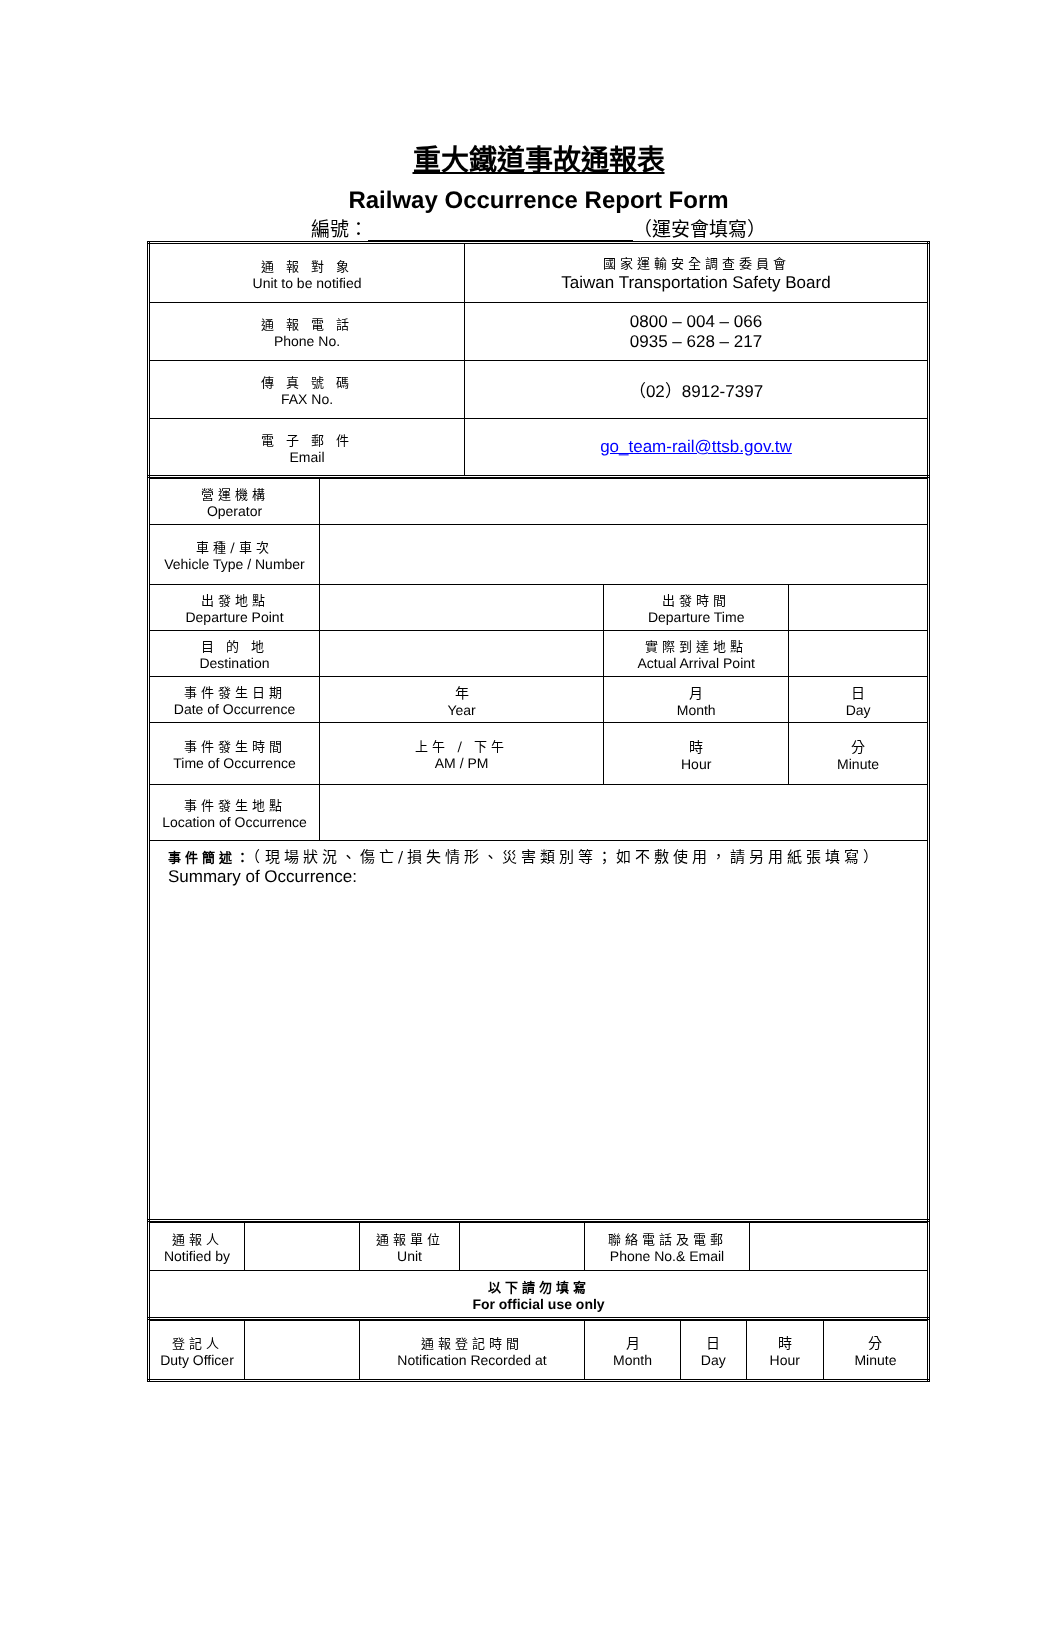重大鐵道事故通報表
Railway Occurrence Report Form
編號： （運安會填寫）
| 通 報 對 象 Unit to be notified | 國家運輸安全調查委員會 Taiwan Transportation Safety Board |
| 通 報 電 話 Phone No. | 0800 – 004 – 066 0935 – 628 – 217 |
| 傳 真 號 碼 FAX No. | （02）8912-7397 |
| 電 子 郵 件 Email | go_team-rail@ttsb.gov.tw |
| 營運機構 Operator | | | |
| 車種/車次 Vehicle Type / Number | | | |
| 出發地點 Departure Point | | 出發時間 Departure Time | |
| 目 的 地 Destination | | 實際到達地點 Actual Arrival Point | |
| 事件發生日期 Date of Occurrence | 年 Year | 月 Month | 日 Day |
| 事件發生時間 Time of Occurrence | 上午 / 下午 AM / PM | 時 Hour | 分 Minute |
| 事件發生地點 Location of Occurrence | | | |
| 事件簡述： （現場狀況、傷亡/損失情形、災害類別等；如不敷使用，請另用紙張填寫） Summary of Occurrence: | | | |
| 通報人 Notified by | | 通報單位 Unit | | 聯絡電話及電郵 Phone No.& Email | |
| 以下請勿填寫 For official use only | | | | | |
| 登記人 Duty Officer | | 通報登記時間 Notification Recorded at | 月 Month | 日 Day | 時 Hour | 分 Minute |